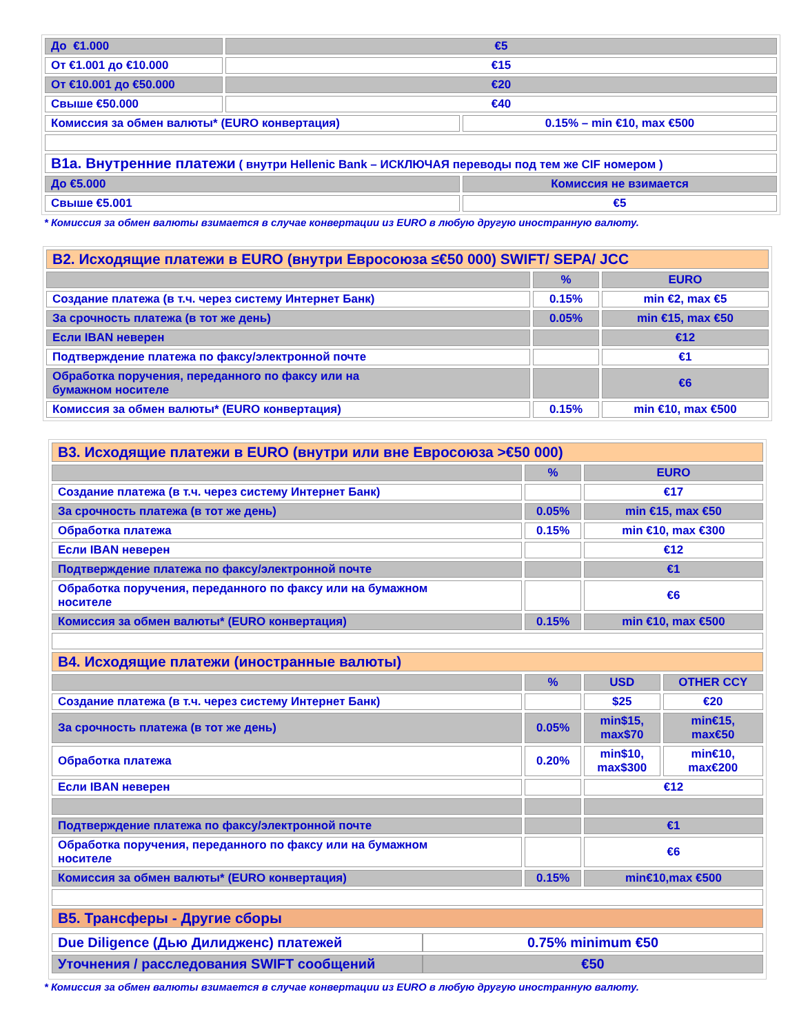| До €1.000 | €5 | |
| От €1.001 до €10.000 | €15 | |
| От €10.001 до €50.000 | €20 | |
| Свыше €50.000 | €40 | |
| Комиссия за обмен валюты* (EURO конвертация) | | 0.15% – min €10, max €500 |
| B1a. Внутренние платежи ( внутри Hellenic Bank – ИСКЛЮЧАЯ переводы под тем же CIF номером ) | | |
| До €5.000 | | Комиссия не взимается |
| Свыше €5.001 | | €5 |
* Комиссия за обмен валюты взимается в случае конвертации из EURO в любую другую иностранную валюту.
| B2. Исходящие платежи в EURO (внутри Евросоюза ≤€50 000) SWIFT/ SEPA/ JCC | | |
| | % | EURO |
| Создание платежа (в т.ч. через систему Интернет Банк) | 0.15% | min €2, max €5 |
| За срочность платежа (в тот же день) | 0.05% | min €15, max €50 |
| Если IBAN неверен | | €12 |
| Подтверждение платежа по факсу/электронной почте | | €1 |
| Обработка поручения, переданного по факсу или на бумажном носителе | | €6 |
| Комиссия за обмен валюты* (EURO конвертация) | 0.15% | min €10, max €500 |
| B3. Исходящие платежи в EURO (внутри или вне Евросоюза >€50 000) | | | |
| | % | EURO | |
| Создание платежа (в т.ч. через систему Интернет Банк) | | €17 | |
| За срочность платежа (в тот же день) | 0.05% | min €15, max €50 | |
| Обработка платежа | 0.15% | min €10, max €300 | |
| Если IBAN неверен | | €12 | |
| Подтверждение платежа по факсу/электронной почте | | €1 | |
| Обработка поручения, переданного по факсу или на бумажном носителе | | €6 | |
| Комиссия за обмен валюты* (EURO конвертация) | 0.15% | min €10, max €500 | |
| B4. Исходящие платежи (иностранные валюты) | | | |
| | % | USD | OTHER CCY |
| Создание платежа (в т.ч. через систему Интернет Банк) | | $25 | €20 |
| За срочность платежа (в тот же день) | 0.05% | min$15, max$70 | min€15, max€50 |
| Обработка платежа | 0.20% | min$10, max$300 | min€10, max€200 |
| Если IBAN неверен | | €12 | |
| Подтверждение платежа по факсу/электронной почте | | €1 | |
| Обработка поручения, переданного по факсу или на бумажном носителе | | €6 | |
| Комиссия за обмен валюты* (EURO конвертация) | 0.15% | min€10,max €500 | |
| B5. Трансферы - Другие сборы | | | |
| / Due Diligence (Дью Дилидженс) платежей / 0.75% minimum €50 / / Уточнения / расследования SWIFT сообщений / €50 / | | | |
* Комиссия за обмен валюты взимается в случае конвертации из EURO в любую другую иностранную валюту.